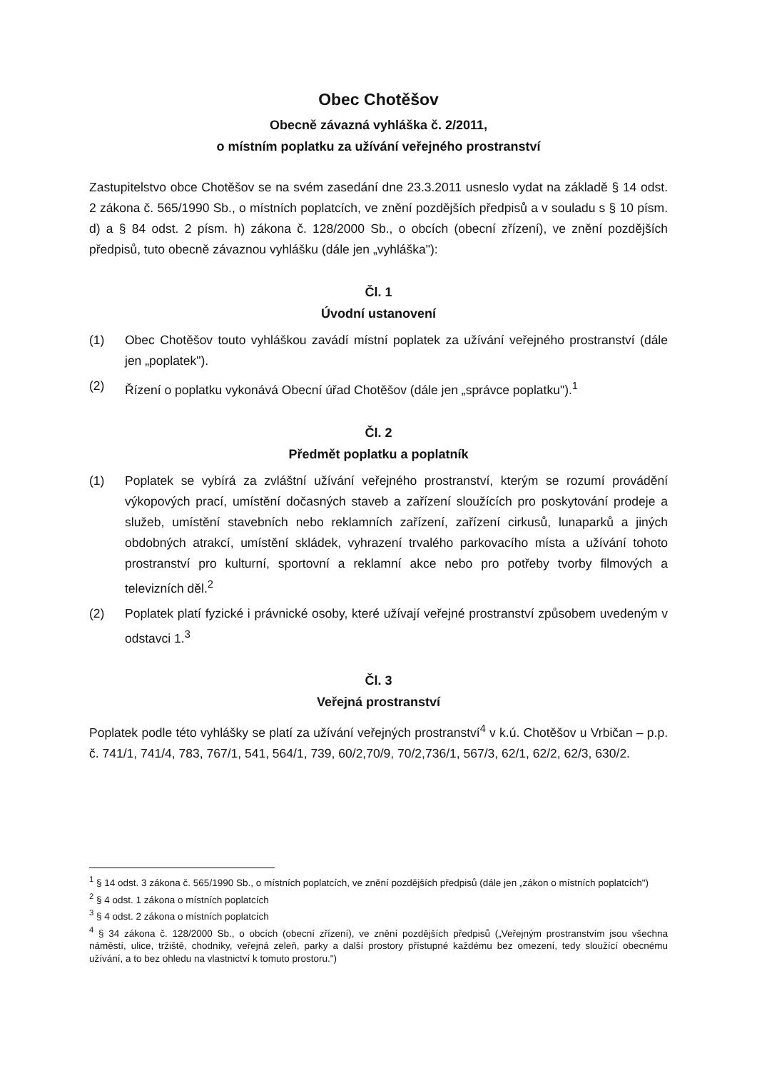Obec Chotěšov
Obecně závazná vyhláška č. 2/2011,
o místním poplatku za užívání veřejného prostranství
Zastupitelstvo obce Chotěšov se na svém zasedání dne 23.3.2011 usneslo vydat na základě § 14 odst. 2 zákona č. 565/1990 Sb., o místních poplatcích, ve znění pozdějších předpisů a v souladu s § 10 písm. d) a § 84 odst. 2 písm. h) zákona č. 128/2000 Sb., o obcích (obecní zřízení), ve znění pozdějších předpisů, tuto obecně závaznou vyhlášku (dále jen „vyhláška"):
Čl. 1
Úvodní ustanovení
(1) Obec Chotěšov touto vyhláškou zavádí místní poplatek za užívání veřejného prostranství (dále jen „poplatek").
(2) Řízení o poplatku vykonává Obecní úřad Chotěšov (dále jen „správce poplatku").<sup>1</sup>
Čl. 2
Předmět poplatku a poplatník
(1) Poplatek se vybírá za zvláštní užívání veřejného prostranství, kterým se rozumí provádění výkopových prací, umístění dočasných staveb a zařízení sloužících pro poskytování prodeje a služeb, umístění stavebních nebo reklamních zařízení, zařízení cirkusů, lunaparků a jiných obdobných atrakcí, umístění skládek, vyhrazení trvalého parkovacího místa a užívání tohoto prostranství pro kulturní, sportovní a reklamní akce nebo pro potřeby tvorby filmových a televizních děl.<sup>2</sup>
(2) Poplatek platí fyzické i právnické osoby, které užívají veřejné prostranství způsobem uvedeným v odstavci 1.<sup>3</sup>
Čl. 3
Veřejná prostranství
Poplatek podle této vyhlášky se platí za užívání veřejných prostranství<sup>4</sup> v k.ú. Chotěšov u Vrbičan – p.p. č. 741/1, 741/4, 783, 767/1, 541, 564/1, 739, 60/2,70/9, 70/2,736/1, 567/3, 62/1, 62/2, 62/3, 630/2.
<sup>1</sup> § 14 odst. 3 zákona č. 565/1990 Sb., o místních poplatcích, ve znění pozdějších předpisů (dále jen „zákon o místních poplatcích")
<sup>2</sup> § 4 odst. 1 zákona o místních poplatcích
<sup>3</sup> § 4 odst. 2 zákona o místních poplatcích
<sup>4</sup> § 34 zákona č. 128/2000 Sb., o obcích (obecní zřízení), ve znění pozdějších předpisů („Veřejným prostranstvím jsou všechna náměstí, ulice, tržiště, chodníky, veřejná zeleň, parky a další prostory přístupné každému bez omezení, tedy sloužící obecnému užívání, a to bez ohledu na vlastnictví k tomuto prostoru.")